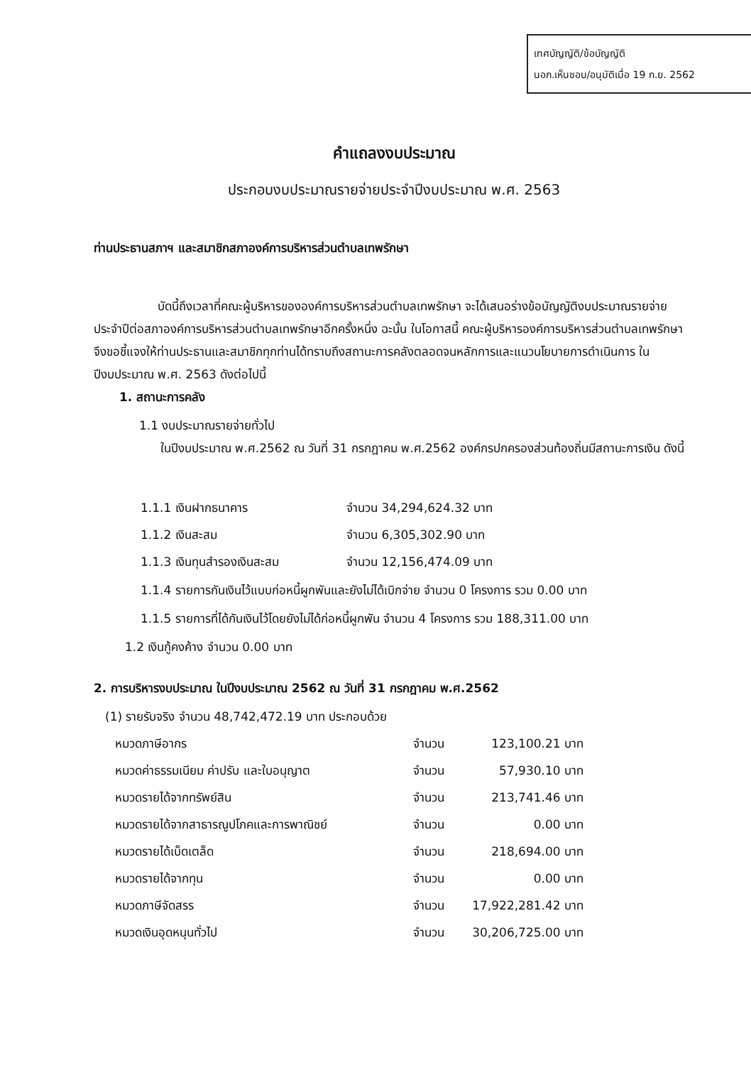เทศบัญญัติ/ข้อบัญญัติ
นอภ.เห็นชอบ/อนุมัติเมื่อ 19 ก.ย. 2562
คำแถลงงบประมาณ
ประกอบงบประมาณรายจ่ายประจำปีงบประมาณ พ.ศ. 2563
ท่านประธานสภาฯ และสมาชิกสภาองค์การบริหารส่วนตำบลเทพรักษา
บัดนี้ถึงเวลาที่คณะผู้บริหารขององค์การบริหารส่วนตำบลเทพรักษา จะได้เสนอร่างข้อบัญญัติงบประมาณรายจ่ายประจำปีต่อสภาองค์การบริหารส่วนตำบลเทพรักษาอีกครั้งหนึ่ง ฉะนั้น ในโอกาสนี้ คณะผู้บริหารองค์การบริหารส่วนตำบลเทพรักษาจึงขอชี้แจงให้ท่านประธานและสมาชิกทุกท่านได้ทราบถึงสถานะการคลังตลอดจนหลักการและแนวนโยบายการดำเนินการ ในปีงบประมาณ พ.ศ. 2563 ดังต่อไปนี้
1. สถานะการคลัง
1.1 งบประมาณรายจ่ายทั่วไป
ในปีงบประมาณ พ.ศ.2562 ณ วันที่ 31 กรกฎาคม พ.ศ.2562 องค์กรปกครองส่วนท้องถิ่นมีสถานะการเงิน ดังนี้
| 1.1.1 เงินฝากธนาคาร | จำนวน 34,294,624.32 บาท |
| 1.1.2 เงินสะสม | จำนวน 6,305,302.90 บาท |
| 1.1.3 เงินทุนสำรองเงินสะสม | จำนวน 12,156,474.09 บาท |
1.1.4 รายการกันเงินไว้แบบก่อหนี้ผูกพันและยังไม่ได้เบิกจ่าย จำนวน 0 โครงการ รวม 0.00 บาท
1.1.5 รายการที่ได้กันเงินไว้โดยยังไม่ได้ก่อหนี้ผูกพัน จำนวน 4 โครงการ รวม 188,311.00 บาท
1.2 เงินกู้คงค้าง จำนวน 0.00 บาท
2. การบริหารงบประมาณ ในปีงบประมาณ 2562 ณ วันที่ 31 กรกฎาคม พ.ศ.2562
(1) รายรับจริง จำนวน 48,742,472.19 บาท ประกอบด้วย
| หมวดภาษีอากร | จำนวน | 123,100.21 บาท |
| หมวดค่าธรรมเนียม ค่าปรับ และใบอนุญาต | จำนวน | 57,930.10 บาท |
| หมวดรายได้จากทรัพย์สิน | จำนวน | 213,741.46 บาท |
| หมวดรายได้จากสาธารณูปโภคและการพาณิชย์ | จำนวน | 0.00 บาท |
| หมวดรายได้เบ็ดเตล็ด | จำนวน | 218,694.00 บาท |
| หมวดรายได้จากทุน | จำนวน | 0.00 บาท |
| หมวดภาษีจัดสรร | จำนวน | 17,922,281.42 บาท |
| หมวดเงินอุดหนุนทั่วไป | จำนวน | 30,206,725.00 บาท |